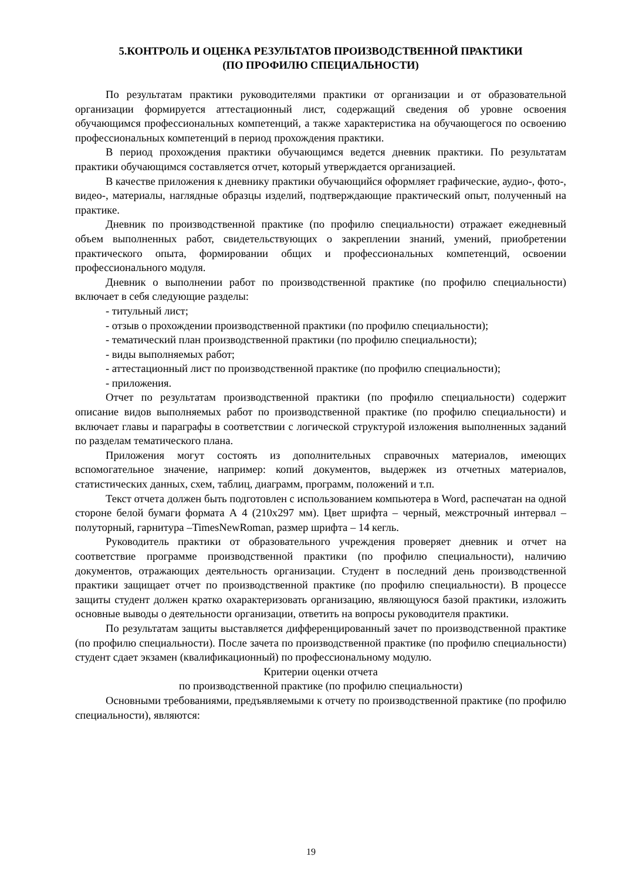5.КОНТРОЛЬ И ОЦЕНКА РЕЗУЛЬТАТОВ ПРОИЗВОДСТВЕННОЙ ПРАКТИКИ
(ПО ПРОФИЛЮ СПЕЦИАЛЬНОСТИ)
По результатам практики руководителями практики от организации и от образовательной организации формируется аттестационный лист, содержащий сведения об уровне освоения обучающимся профессиональных компетенций, а также характеристика на обучающегося по освоению профессиональных компетенций в период прохождения практики.
В период прохождения практики обучающимся ведется дневник практики. По результатам практики обучающимся составляется отчет, который утверждается организацией.
В качестве приложения к дневнику практики обучающийся оформляет графические, аудио-, фото-, видео-, материалы, наглядные образцы изделий, подтверждающие практический опыт, полученный на практике.
Дневник по производственной практике (по профилю специальности) отражает ежедневный объем выполненных работ, свидетельствующих о закреплении знаний, умений, приобретении практического опыта, формировании общих и профессиональных компетенций, освоении профессионального модуля.
Дневник о выполнении работ по производственной практике (по профилю специальности) включает в себя следующие разделы:
- титульный лист;
- отзыв о прохождении производственной практики (по профилю специальности);
- тематический план производственной практики (по профилю специальности);
- виды выполняемых работ;
- аттестационный лист по производственной практике (по профилю специальности);
- приложения.
Отчет по результатам производственной практики (по профилю специальности) содержит описание видов выполняемых работ по производственной практике (по профилю специальности) и включает главы и параграфы в соответствии с логической структурой изложения выполненных заданий по разделам тематического плана.
Приложения могут состоять из дополнительных справочных материалов, имеющих вспомогательное значение, например: копий документов, выдержек из отчетных материалов, статистических данных, схем, таблиц, диаграмм, программ, положений и т.п.
Текст отчета должен быть подготовлен с использованием компьютера в Word, распечатан на одной стороне белой бумаги формата А 4 (210х297 мм). Цвет шрифта – черный, межстрочный интервал – полуторный, гарнитура –TimesNewRoman, размер шрифта – 14 кегль.
Руководитель практики от образовательного учреждения проверяет дневник и отчет на соответствие программе производственной практики (по профилю специальности), наличию документов, отражающих деятельность организации. Студент в последний день производственной практики защищает отчет по производственной практике (по профилю специальности). В процессе защиты студент должен кратко охарактеризовать организацию, являющуюся базой практики, изложить основные выводы о деятельности организации, ответить на вопросы руководителя практики.
По результатам защиты выставляется дифференцированный зачет по производственной практике (по профилю специальности). После зачета по производственной практике (по профилю специальности) студент сдает экзамен (квалификационный) по профессиональному модулю.
Критерии оценки отчета
по производственной практике (по профилю специальности)
Основными требованиями, предъявляемыми к отчету по производственной практике (по профилю специальности), являются:
19